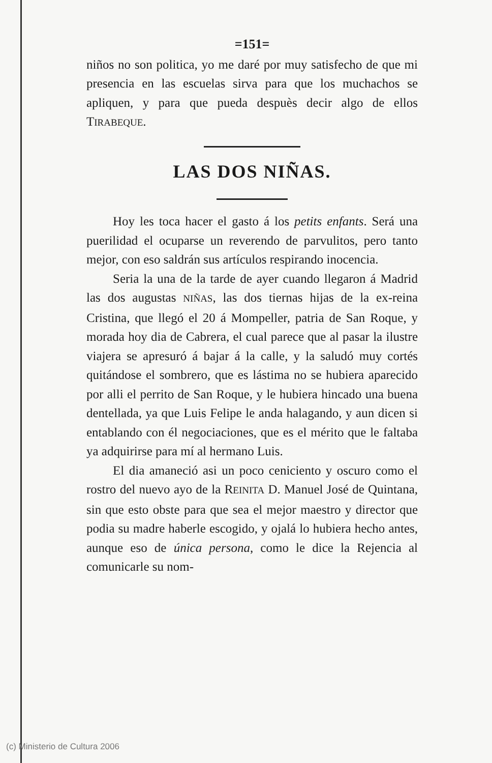=151=
niños no son politica, yo me daré por muy satisfecho de que mi presencia en las escuelas sirva para que los muchachos se apliquen, y para que pueda despuès decir algo de ellos TIRABEQUE.
LAS DOS NIÑAS.
Hoy les toca hacer el gasto á los petits enfants. Será una puerilidad el ocuparse un reverendo de parvulitos, pero tanto mejor, con eso saldrán sus artículos respirando inocencia.
Seria la una de la tarde de ayer cuando llegaron á Madrid las dos augustas NIÑAS, las dos tiernas hijas de la ex-reina Cristina, que llegó el 20 á Mompeller, patria de San Roque, y morada hoy dia de Cabrera, el cual parece que al pasar la ilustre viajera se apresuró á bajar á la calle, y la saludó muy cortés quitándose el sombrero, que es lástima no se hubiera aparecido por alli el perrito de San Roque, y le hubiera hincado una buena dentellada, ya que Luis Felipe le anda halagando, y aun dicen si entablando con él negociaciones, que es el mérito que le faltaba ya adquirirse para mí al hermano Luis.
El dia amaneció asi un poco ceniciento y oscuro como el rostro del nuevo ayo de la REINITA D. Manuel José de Quintana, sin que esto obste para que sea el mejor maestro y director que podia su madre haberle escogido, y ojalá lo hubiera hecho antes, aunque eso de única persona, como le dice la Rejencia al comunicarle su nom-
(c) Ministerio de Cultura 2006